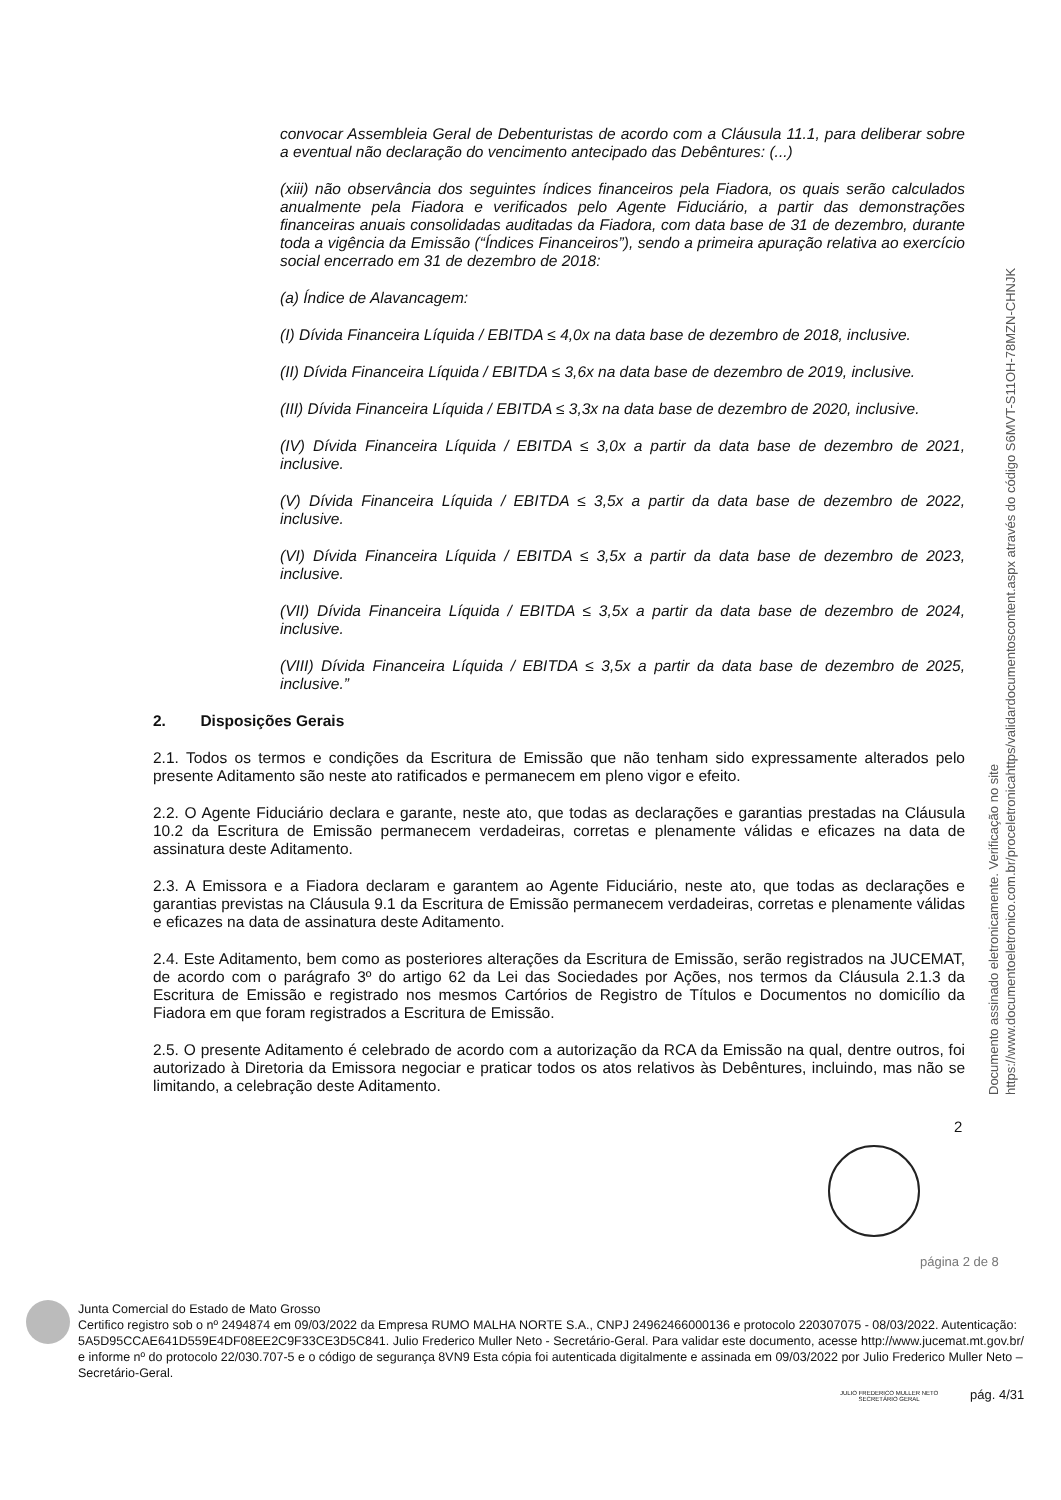convocar Assembleia Geral de Debenturistas de acordo com a Cláusula 11.1, para deliberar sobre a eventual não declaração do vencimento antecipado das Debêntures: (...)
(xiii) não observância dos seguintes índices financeiros pela Fiadora, os quais serão calculados anualmente pela Fiadora e verificados pelo Agente Fiduciário, a partir das demonstrações financeiras anuais consolidadas auditadas da Fiadora, com data base de 31 de dezembro, durante toda a vigência da Emissão (“Índices Financeiros”), sendo a primeira apuração relativa ao exercício social encerrado em 31 de dezembro de 2018:
(a) Índice de Alavancagem:
(I) Dívida Financeira Líquida / EBITDA ≤ 4,0x na data base de dezembro de 2018, inclusive.
(II) Dívida Financeira Líquida / EBITDA ≤ 3,6x na data base de dezembro de 2019, inclusive.
(III) Dívida Financeira Líquida / EBITDA ≤ 3,3x na data base de dezembro de 2020, inclusive.
(IV) Dívida Financeira Líquida / EBITDA ≤ 3,0x a partir da data base de dezembro de 2021, inclusive.
(V) Dívida Financeira Líquida / EBITDA ≤ 3,5x a partir da data base de dezembro de 2022, inclusive.
(VI) Dívida Financeira Líquida / EBITDA ≤ 3,5x a partir da data base de dezembro de 2023, inclusive.
(VII) Dívida Financeira Líquida / EBITDA ≤ 3,5x a partir da data base de dezembro de 2024, inclusive.
(VIII) Dívida Financeira Líquida / EBITDA ≤ 3,5x a partir da data base de dezembro de 2025, inclusive.”
2. Disposições Gerais
2.1. Todos os termos e condições da Escritura de Emissão que não tenham sido expressamente alterados pelo presente Aditamento são neste ato ratificados e permanecem em pleno vigor e efeito.
2.2. O Agente Fiduciário declara e garante, neste ato, que todas as declarações e garantias prestadas na Cláusula 10.2 da Escritura de Emissão permanecem verdadeiras, corretas e plenamente válidas e eficazes na data de assinatura deste Aditamento.
2.3. A Emissora e a Fiadora declaram e garantem ao Agente Fiduciário, neste ato, que todas as declarações e garantias previstas na Cláusula 9.1 da Escritura de Emissão permanecem verdadeiras, corretas e plenamente válidas e eficazes na data de assinatura deste Aditamento.
2.4. Este Aditamento, bem como as posteriores alterações da Escritura de Emissão, serão registrados na JUCEMAT, de acordo com o parágrafo 3º do artigo 62 da Lei das Sociedades por Ações, nos termos da Cláusula 2.1.3 da Escritura de Emissão e registrado nos mesmos Cartórios de Registro de Títulos e Documentos no domicílio da Fiadora em que foram registrados a Escritura de Emissão.
2.5. O presente Aditamento é celebrado de acordo com a autorização da RCA da Emissão na qual, dentre outros, foi autorizado à Diretoria da Emissora negociar e praticar todos os atos relativos às Debêntures, incluindo, mas não se limitando, a celebração deste Aditamento.
Documento assinado eletronicamente. Verificação no site https://www.documentoeletronico.com.br/proceletronicahttps/validardocumentoscontent.aspx através do código S6MVT-S11OH-78MZN-CHNJK
2
página 2 de 8
Junta Comercial do Estado de Mato Grosso
Certifico registro sob o nº 2494874 em 09/03/2022 da Empresa RUMO MALHA NORTE S.A., CNPJ 24962466000136 e protocolo 220307075 - 08/03/2022. Autenticação: 5A5D95CCAE641D559E4DF08EE2C9F33CE3D5C841. Julio Frederico Muller Neto - Secretário-Geral. Para validar este documento, acesse http://www.jucemat.mt.gov.br/ e informe nº do protocolo 22/030.707-5 e o código de segurança 8VN9 Esta cópia foi autenticada digitalmente e assinada em 09/03/2022 por Julio Frederico Muller Neto – Secretário-Geral.
JULIO FREDERICO MULLER NETO
SECRETÁRIO GERAL
pág. 4/31